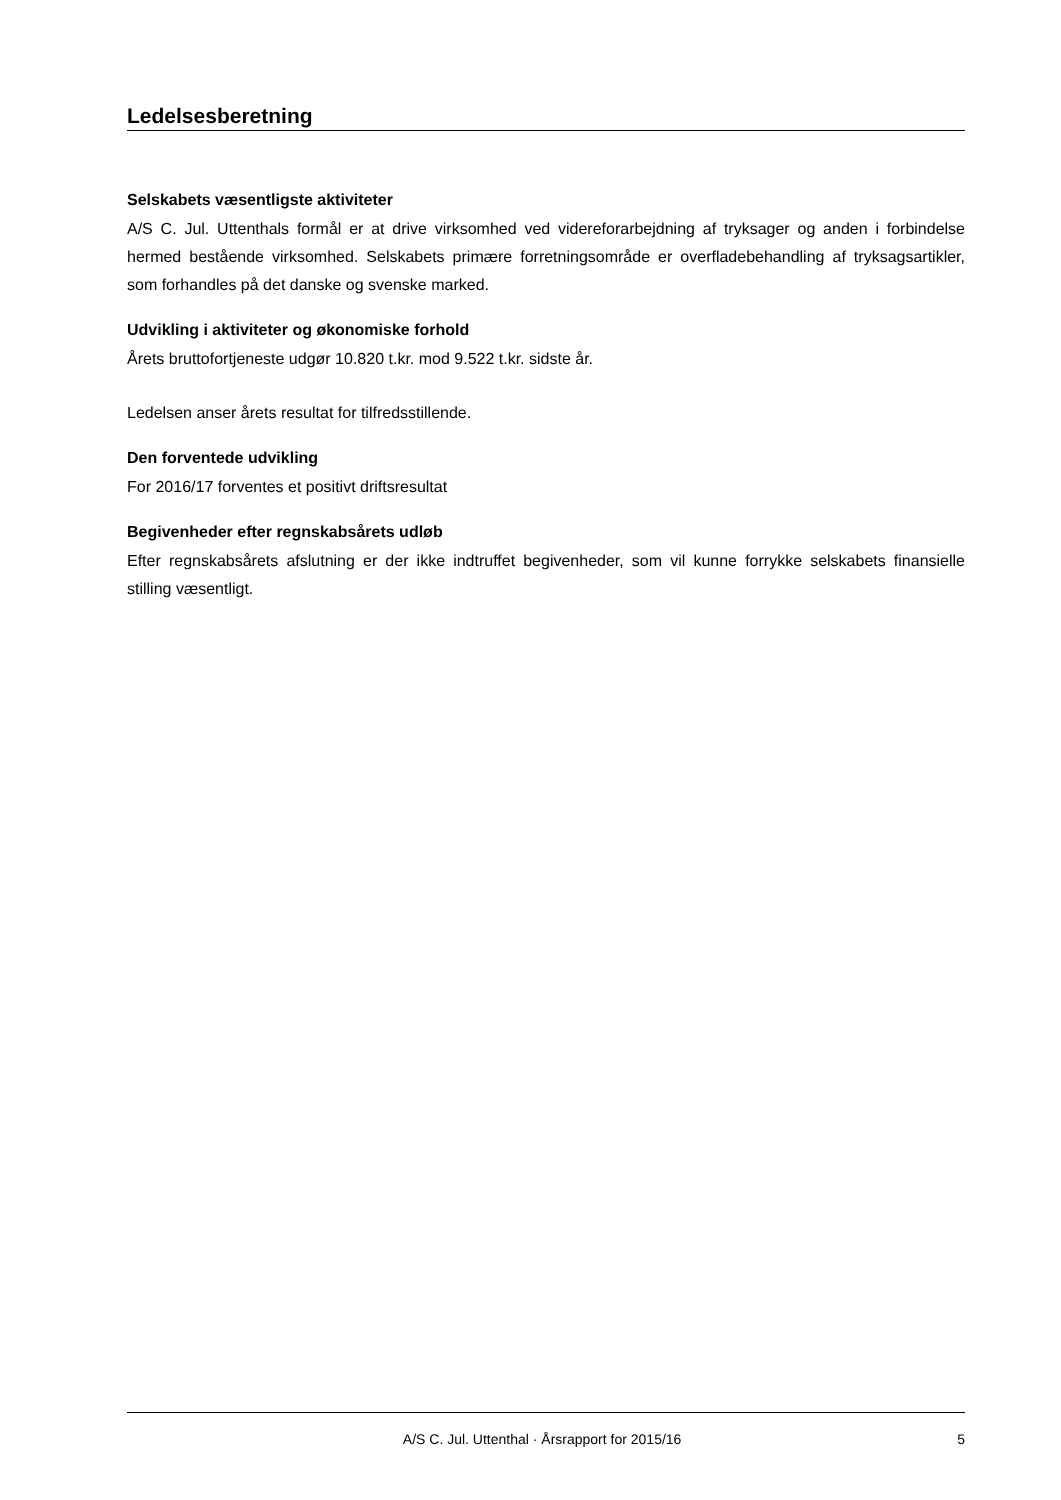Ledelsesberetning
Selskabets væsentligste aktiviteter
A/S C. Jul. Uttenthals formål er at drive virksomhed ved videreforarbejdning af tryksager og anden i forbindelse hermed bestående virksomhed. Selskabets primære forretningsområde er overfladebehandling af tryksagsartikler, som forhandles på det danske og svenske marked.
Udvikling i aktiviteter og økonomiske forhold
Årets bruttofortjeneste udgør 10.820 t.kr. mod 9.522 t.kr. sidste år.
Ledelsen anser årets resultat for tilfredsstillende.
Den forventede udvikling
For 2016/17 forventes et positivt driftsresultat
Begivenheder efter regnskabsårets udløb
Efter regnskabsårets afslutning er der ikke indtruffet begivenheder, som vil kunne forrykke selskabets finansielle stilling væsentligt.
A/S C. Jul. Uttenthal · Årsrapport for 2015/16 5